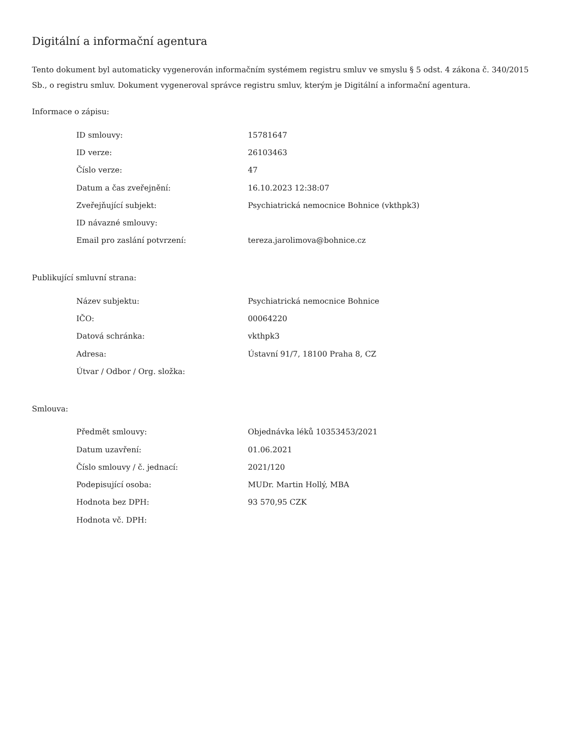Digitální a informační agentura
Tento dokument byl automaticky vygenerován informačním systémem registru smluv ve smyslu § 5 odst. 4 zákona č. 340/2015 Sb., o registru smluv. Dokument vygeneroval správce registru smluv, kterým je Digitální a informační agentura.
Informace o zápisu:
| ID smlouvy: | 15781647 |
| ID verze: | 26103463 |
| Číslo verze: | 47 |
| Datum a čas zveřejnění: | 16.10.2023 12:38:07 |
| Zveřejňující subjekt: | Psychiatrická nemocnice Bohnice (vkthpk3) |
| ID návazné smlouvy: | |
| Email pro zaslání potvrzení: | tereza.jarolimova@bohnice.cz |
Publikující smluvní strana:
| Název subjektu: | Psychiatrická nemocnice Bohnice |
| IČO: | 00064220 |
| Datová schránka: | vkthpk3 |
| Adresa: | Ústavní 91/7, 18100 Praha 8, CZ |
| Útvar / Odbor / Org. složka: | |
Smlouva:
| Předmět smlouvy: | Objednávka léků 10353453/2021 |
| Datum uzavření: | 01.06.2021 |
| Číslo smlouvy / č. jednací: | 2021/120 |
| Podepisující osoba: | MUDr. Martin Hollý, MBA |
| Hodnota bez DPH: | 93 570,95 CZK |
| Hodnota vč. DPH: | |